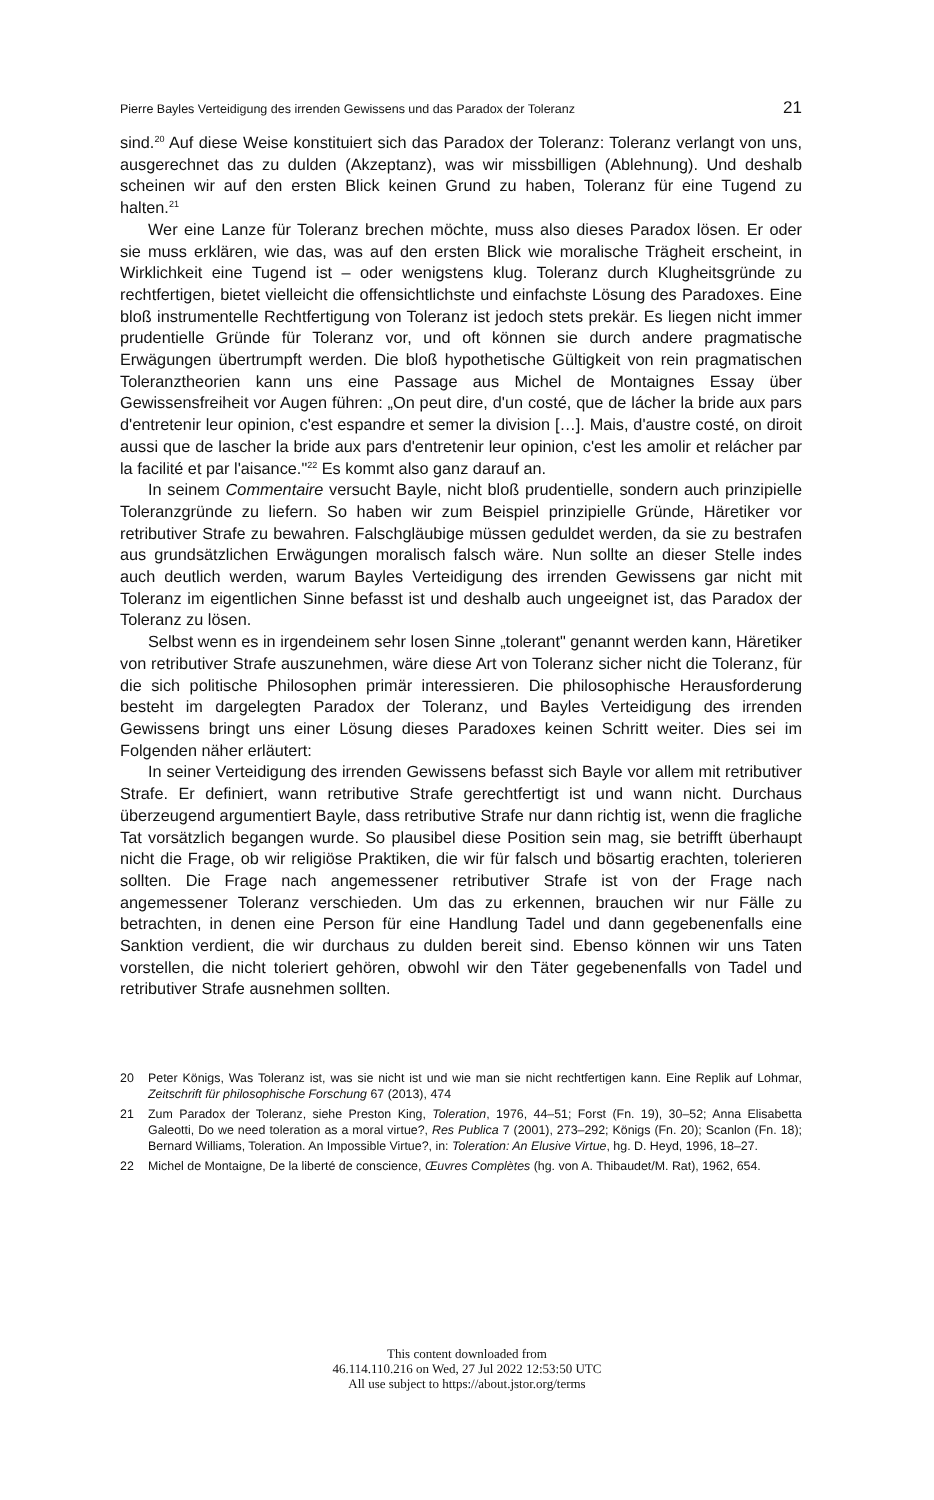Pierre Bayles Verteidigung des irrenden Gewissens und das Paradox der Toleranz 21
sind.<sup>20</sup> Auf diese Weise konstituiert sich das Paradox der Toleranz: Toleranz verlangt von uns, ausgerechnet das zu dulden (Akzeptanz), was wir missbilligen (Ablehnung). Und deshalb scheinen wir auf den ersten Blick keinen Grund zu haben, Toleranz für eine Tugend zu halten.<sup>21</sup>
Wer eine Lanze für Toleranz brechen möchte, muss also dieses Paradox lösen. Er oder sie muss erklären, wie das, was auf den ersten Blick wie moralische Trägheit erscheint, in Wirklichkeit eine Tugend ist – oder wenigstens klug. Toleranz durch Klugheitsgründe zu rechtfertigen, bietet vielleicht die offensichtlichste und einfachste Lösung des Paradoxes. Eine bloß instrumentelle Rechtfertigung von Toleranz ist jedoch stets prekär. Es liegen nicht immer prudentielle Gründe für Toleranz vor, und oft können sie durch andere pragmatische Erwägungen übertrumpft werden. Die bloß hypothetische Gültigkeit von rein pragmatischen Toleranztheorien kann uns eine Passage aus Michel de Montaignes Essay über Gewissensfreiheit vor Augen führen: „On peut dire, d'un costé, que de lácher la bride aux pars d'entretenir leur opinion, c'est espandre et semer la division […]. Mais, d'austre costé, on diroit aussi que de lascher la bride aux pars d'entretenir leur opinion, c'est les amolir et relácher par la facilité et par l'aisance."<sup>22</sup> Es kommt also ganz darauf an.
In seinem Commentaire versucht Bayle, nicht bloß prudentielle, sondern auch prinzipielle Toleranzgründe zu liefern. So haben wir zum Beispiel prinzipielle Gründe, Häretiker vor retributiver Strafe zu bewahren. Falschgläubige müssen geduldet werden, da sie zu bestrafen aus grundsätzlichen Erwägungen moralisch falsch wäre. Nun sollte an dieser Stelle indes auch deutlich werden, warum Bayles Verteidigung des irrenden Gewissens gar nicht mit Toleranz im eigentlichen Sinne befasst ist und deshalb auch ungeeignet ist, das Paradox der Toleranz zu lösen.
Selbst wenn es in irgendeinem sehr losen Sinne „tolerant" genannt werden kann, Häretiker von retributiver Strafe auszunehmen, wäre diese Art von Toleranz sicher nicht die Toleranz, für die sich politische Philosophen primär interessieren. Die philosophische Herausforderung besteht im dargelegten Paradox der Toleranz, und Bayles Verteidigung des irrenden Gewissens bringt uns einer Lösung dieses Paradoxes keinen Schritt weiter. Dies sei im Folgenden näher erläutert:
In seiner Verteidigung des irrenden Gewissens befasst sich Bayle vor allem mit retributiver Strafe. Er definiert, wann retributive Strafe gerechtfertigt ist und wann nicht. Durchaus überzeugend argumentiert Bayle, dass retributive Strafe nur dann richtig ist, wenn die fragliche Tat vorsätzlich begangen wurde. So plausibel diese Position sein mag, sie betrifft überhaupt nicht die Frage, ob wir religiöse Praktiken, die wir für falsch und bösartig erachten, tolerieren sollten. Die Frage nach angemessener retributiver Strafe ist von der Frage nach angemessener Toleranz verschieden. Um das zu erkennen, brauchen wir nur Fälle zu betrachten, in denen eine Person für eine Handlung Tadel und dann gegebenenfalls eine Sanktion verdient, die wir durchaus zu dulden bereit sind. Ebenso können wir uns Taten vorstellen, die nicht toleriert gehören, obwohl wir den Täter gegebenenfalls von Tadel und retributiver Strafe ausnehmen sollten.
20 Peter Königs, Was Toleranz ist, was sie nicht ist und wie man sie nicht rechtfertigen kann. Eine Replik auf Lohmar, Zeitschrift für philosophische Forschung 67 (2013), 474
21 Zum Paradox der Toleranz, siehe Preston King, Toleration, 1976, 44–51; Forst (Fn. 19), 30–52; Anna Elisabetta Galeotti, Do we need toleration as a moral virtue?, Res Publica 7 (2001), 273–292; Königs (Fn. 20); Scanlon (Fn. 18); Bernard Williams, Toleration. An Impossible Virtue?, in: Toleration: An Elusive Virtue, hg. D. Heyd, 1996, 18–27.
22 Michel de Montaigne, De la liberté de conscience, Œuvres Complètes (hg. von A. Thibaudet/M. Rat), 1962, 654.
This content downloaded from
46.114.110.216 on Wed, 27 Jul 2022 12:53:50 UTC
All use subject to https://about.jstor.org/terms